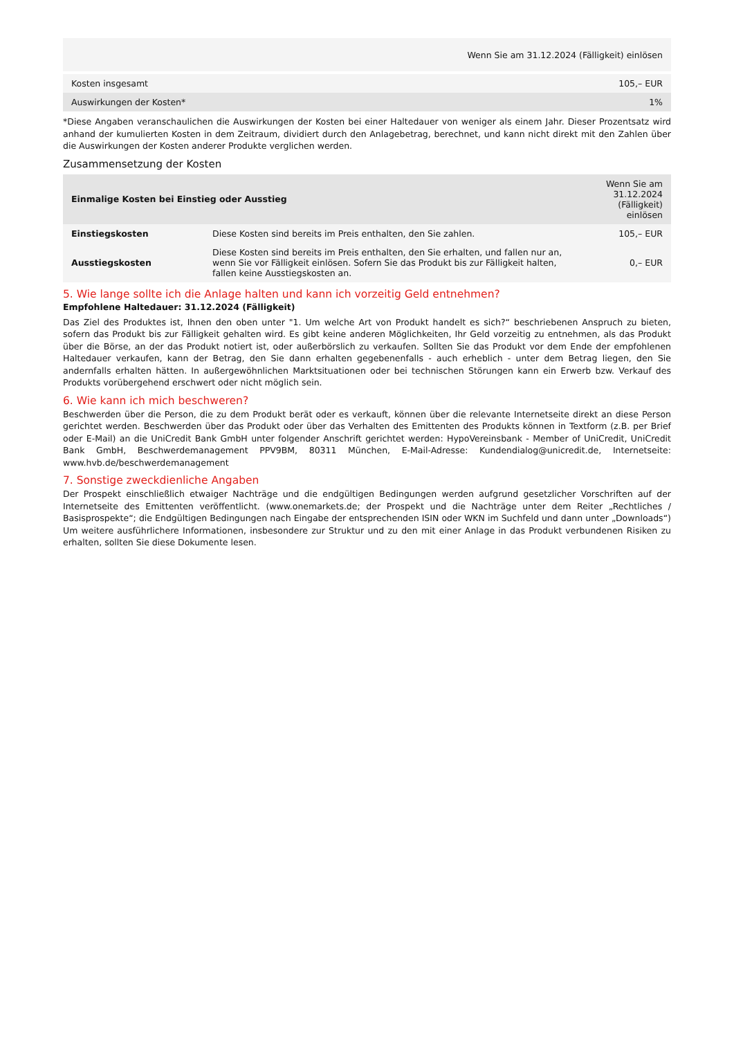| Wenn Sie am 31.12.2024 (Fälligkeit) einlösen | |
| --- | --- |
| Kosten insgesamt | 105,– EUR |
| Auswirkungen der Kosten* | 1% |
*Diese Angaben veranschaulichen die Auswirkungen der Kosten bei einer Haltedauer von weniger als einem Jahr. Dieser Prozentsatz wird anhand der kumulierten Kosten in dem Zeitraum, dividiert durch den Anlagebetrag, berechnet, und kann nicht direkt mit den Zahlen über die Auswirkungen der Kosten anderer Produkte verglichen werden.
Zusammensetzung der Kosten
| Einmalige Kosten bei Einstieg oder Ausstieg | | Wenn Sie am 31.12.2024 (Fälligkeit) einlösen |
| --- | --- | --- |
| Einstiegskosten | Diese Kosten sind bereits im Preis enthalten, den Sie zahlen. | 105,– EUR |
| Ausstiegskosten | Diese Kosten sind bereits im Preis enthalten, den Sie erhalten, und fallen nur an, wenn Sie vor Fälligkeit einlösen. Sofern Sie das Produkt bis zur Fälligkeit halten, fallen keine Ausstiegskosten an. | 0,– EUR |
5. Wie lange sollte ich die Anlage halten und kann ich vorzeitig Geld entnehmen?
Empfohlene Haltedauer: 31.12.2024 (Fälligkeit)
Das Ziel des Produktes ist, Ihnen den oben unter "1. Um welche Art von Produkt handelt es sich?“ beschriebenen Anspruch zu bieten, sofern das Produkt bis zur Fälligkeit gehalten wird. Es gibt keine anderen Möglichkeiten, Ihr Geld vorzeitig zu entnehmen, als das Produkt über die Börse, an der das Produkt notiert ist, oder außerbörslich zu verkaufen. Sollten Sie das Produkt vor dem Ende der empfohlenen Haltedauer verkaufen, kann der Betrag, den Sie dann erhalten gegebenenfalls - auch erheblich - unter dem Betrag liegen, den Sie andernfalls erhalten hätten. In außergewöhnlichen Marktsituationen oder bei technischen Störungen kann ein Erwerb bzw. Verkauf des Produkts vorübergehend erschwert oder nicht möglich sein.
6. Wie kann ich mich beschweren?
Beschwerden über die Person, die zu dem Produkt berät oder es verkauft, können über die relevante Internetseite direkt an diese Person gerichtet werden. Beschwerden über das Produkt oder über das Verhalten des Emittenten des Produkts können in Textform (z.B. per Brief oder E-Mail) an die UniCredit Bank GmbH unter folgender Anschrift gerichtet werden: HypoVereinsbank - Member of UniCredit, UniCredit Bank GmbH, Beschwerdemanagement PPV9BM, 80311 München, E-Mail-Adresse: Kundendialog@unicredit.de, Internetseite: www.hvb.de/beschwerdemanagement
7. Sonstige zweckdienliche Angaben
Der Prospekt einschließlich etwaiger Nachträge und die endgültigen Bedingungen werden aufgrund gesetzlicher Vorschriften auf der Internetseite des Emittenten veröffentlicht. (www.onemarkets.de; der Prospekt und die Nachträge unter dem Reiter „Rechtliches / Basisprospekte“; die Endgültigen Bedingungen nach Eingabe der entsprechenden ISIN oder WKN im Suchfeld und dann unter „Downloads“) Um weitere ausführlichere Informationen, insbesondere zur Struktur und zu den mit einer Anlage in das Produkt verbundenen Risiken zu erhalten, sollten Sie diese Dokumente lesen.